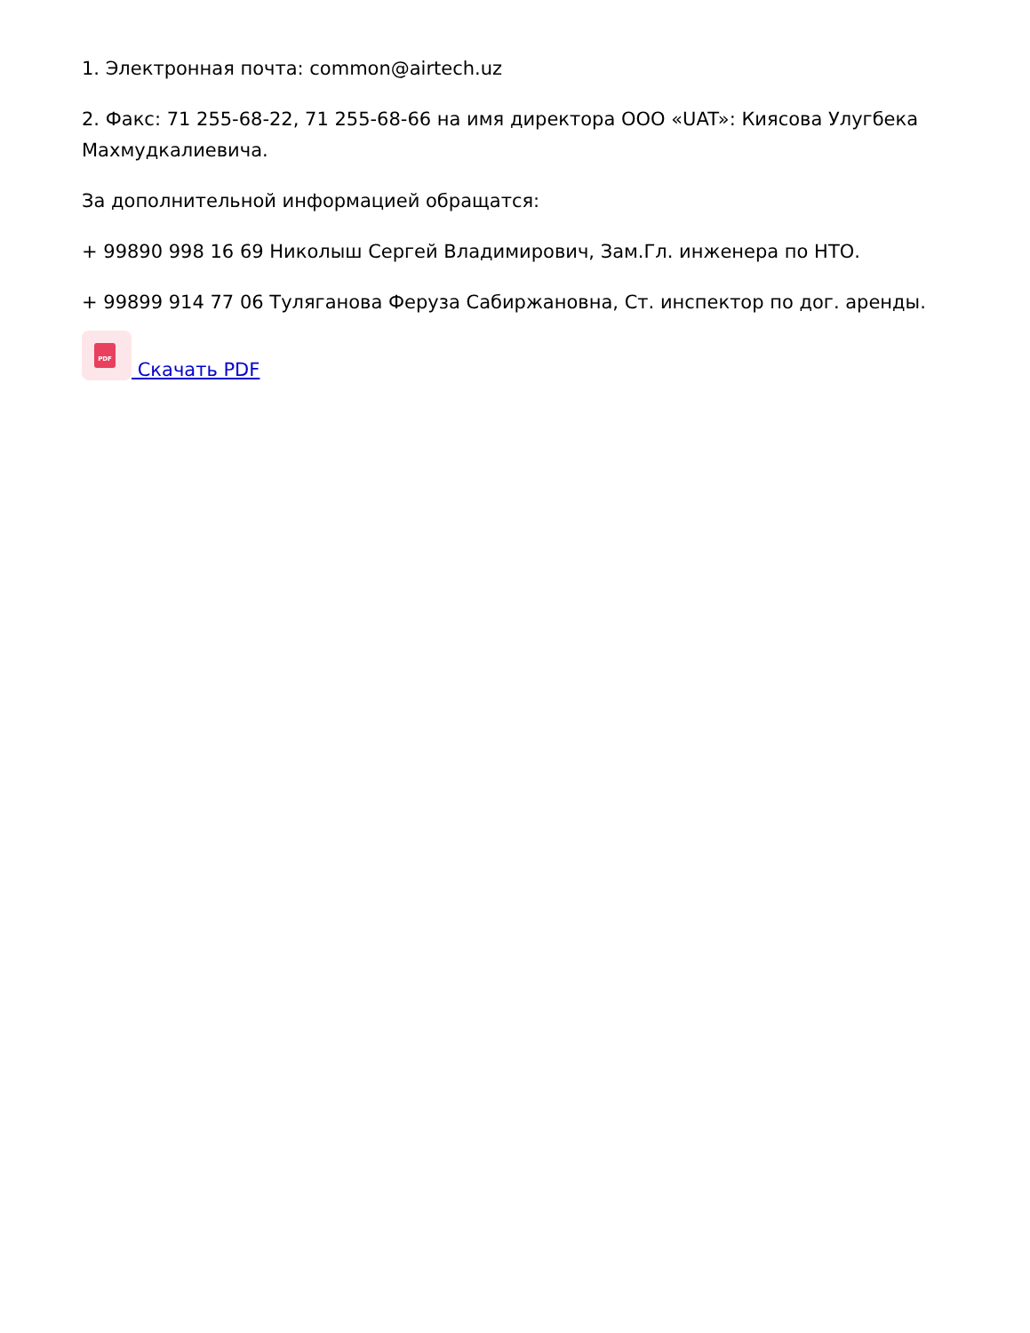1. Электронная почта: common@airtech.uz
2. Факс: 71 255-68-22, 71 255-68-66 на имя директора ООО «UAT»: Киясова Улугбека Махмудкалиевича.
За дополнительной информацией обращатся:
+ 99890 998 16 69 Николыш Сергей Владимирович, Зам.Гл. инженера по НТО.
+ 99899 914 77 06 Туляганова Феруза Сабиржановна, Ст. инспектор по дог. аренды.
PDF Скачать PDF